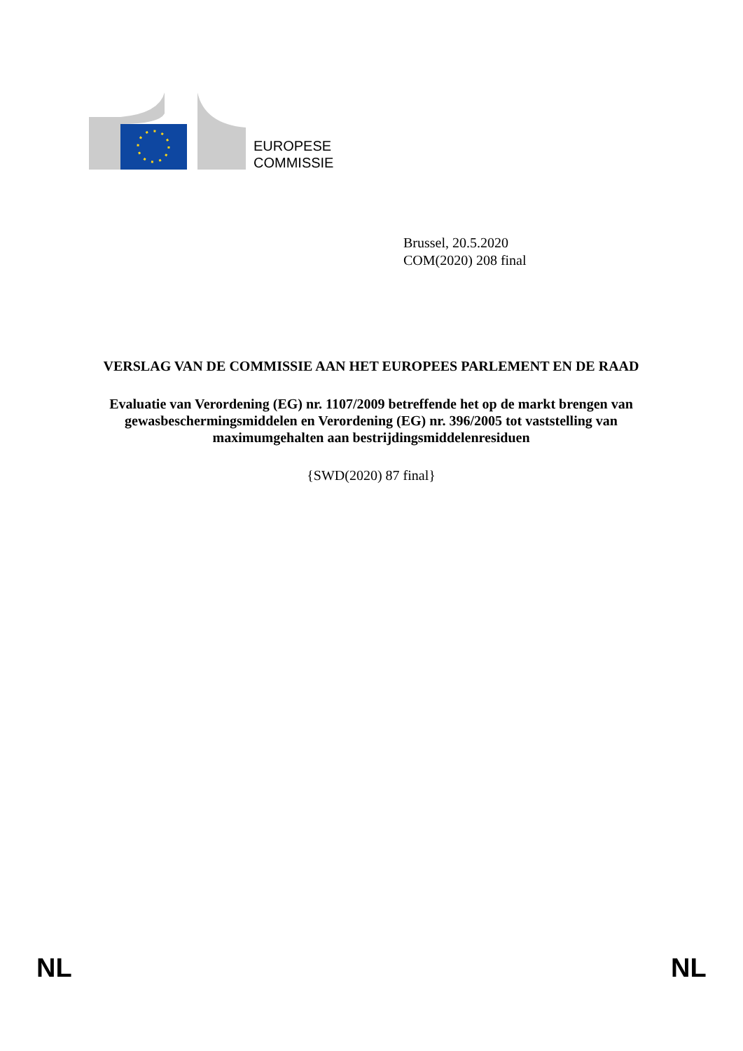EUROPESE
COMMISSIE
Brussel, 20.5.2020
COM(2020) 208 final
VERSLAG VAN DE COMMISSIE AAN HET EUROPEES PARLEMENT EN DE RAAD
Evaluatie van Verordening (EG) nr. 1107/2009 betreffende het op de markt brengen van gewasbeschermingsmiddelen en Verordening (EG) nr. 396/2005 tot vaststelling van maximumgehalten aan bestrijdingsmiddelenresiduen
{SWD(2020) 87 final}
NL NL